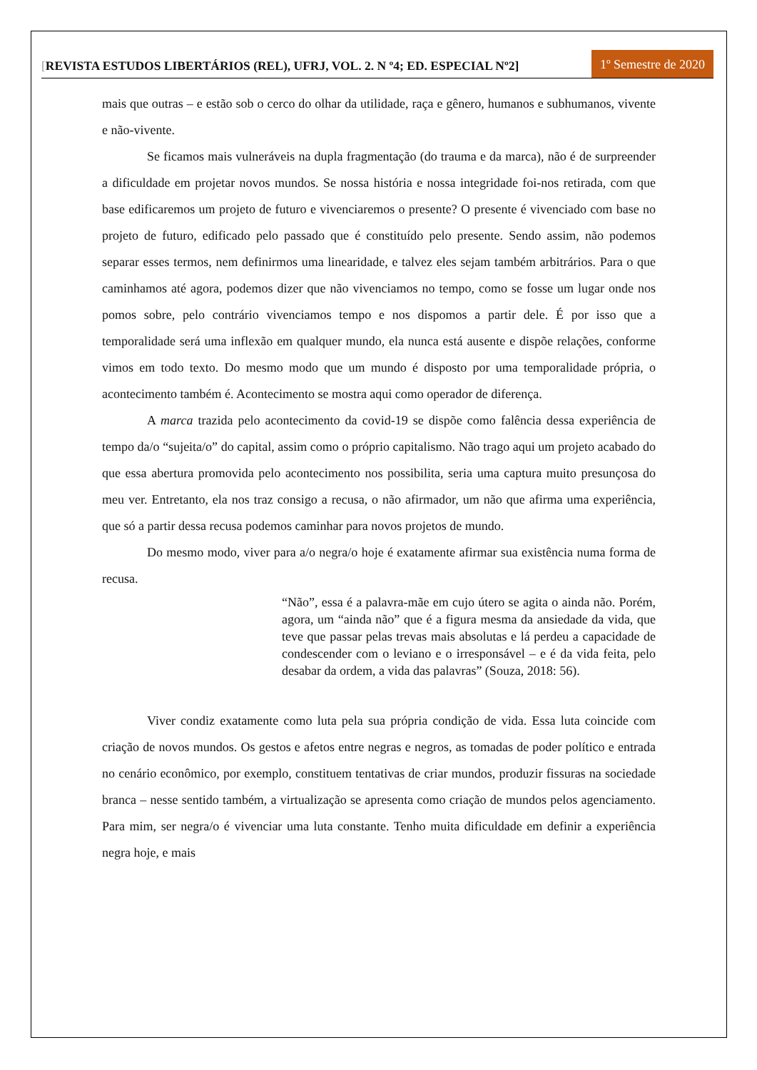[REVISTA ESTUDOS LIBERTÁRIOS (REL), UFRJ, VOL. 2. N º4; ED. ESPECIAL Nº2]
1º Semestre de 2020
mais que outras – e estão sob o cerco do olhar da utilidade, raça e gênero, humanos e subhumanos, vivente e não-vivente.
Se ficamos mais vulneráveis na dupla fragmentação (do trauma e da marca), não é de surpreender a dificuldade em projetar novos mundos. Se nossa história e nossa integridade foi-nos retirada, com que base edificaremos um projeto de futuro e vivenciaremos o presente? O presente é vivenciado com base no projeto de futuro, edificado pelo passado que é constituído pelo presente. Sendo assim, não podemos separar esses termos, nem definirmos uma linearidade, e talvez eles sejam também arbitrários. Para o que caminhamos até agora, podemos dizer que não vivenciamos no tempo, como se fosse um lugar onde nos pomos sobre, pelo contrário vivenciamos tempo e nos dispomos a partir dele. É por isso que a temporalidade será uma inflexão em qualquer mundo, ela nunca está ausente e dispõe relações, conforme vimos em todo texto. Do mesmo modo que um mundo é disposto por uma temporalidade própria, o acontecimento também é. Acontecimento se mostra aqui como operador de diferença.
A marca trazida pelo acontecimento da covid-19 se dispõe como falência dessa experiência de tempo da/o “sujeita/o” do capital, assim como o próprio capitalismo. Não trago aqui um projeto acabado do que essa abertura promovida pelo acontecimento nos possibilita, seria uma captura muito presunçosa do meu ver. Entretanto, ela nos traz consigo a recusa, o não afirmador, um não que afirma uma experiência, que só a partir dessa recusa podemos caminhar para novos projetos de mundo.
Do mesmo modo, viver para a/o negra/o hoje é exatamente afirmar sua existência numa forma de recusa.
“Não”, essa é a palavra-mãe em cujo útero se agita o ainda não. Porém, agora, um “ainda não” que é a figura mesma da ansiedade da vida, que teve que passar pelas trevas mais absolutas e lá perdeu a capacidade de condescender com o leviano e o irresponsável – e é da vida feita, pelo desabar da ordem, a vida das palavras” (Souza, 2018: 56).
Viver condiz exatamente como luta pela sua própria condição de vida. Essa luta coincide com criação de novos mundos. Os gestos e afetos entre negras e negros, as tomadas de poder político e entrada no cenário econômico, por exemplo, constituem tentativas de criar mundos, produzir fissuras na sociedade branca – nesse sentido também, a virtualização se apresenta como criação de mundos pelos agenciamento. Para mim, ser negra/o é vivenciar uma luta constante. Tenho muita dificuldade em definir a experiência negra hoje, e mais